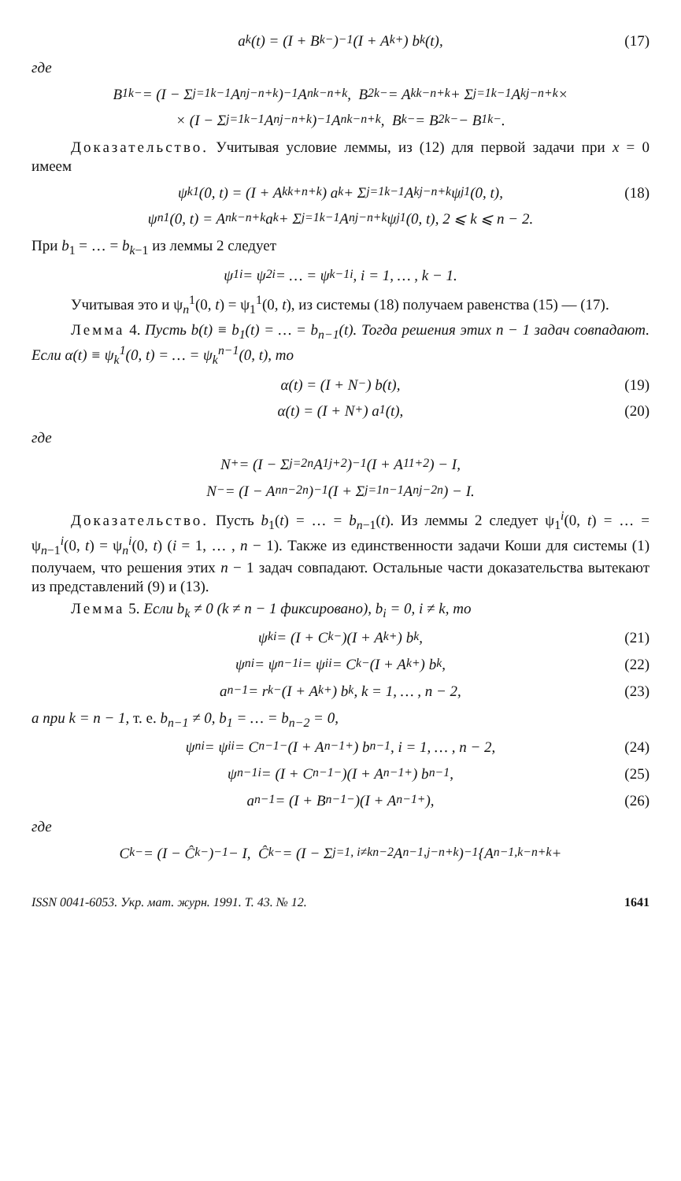a<sub>k</sub>(t) = (I + B<sub>k−</sub>)<sup>−1</sup>(I + A<sub>k+</sub>) b<sub>k</sub>(t), (17)
где
B<sub>1k−</sub> = (I − Σ<sub>j=1</sub><sup>k−1</sup> A<sub>nj−</sub><sup>n+k</sup>)<sup>−1</sup>A<sub>nk−</sub><sup>n+k</sup>, B<sub>2k−</sub> = A<sub>kk−</sub><sup>n+k</sup> + Σ<sub>j=1</sub><sup>k−1</sup> A<sub>kj−</sub><sup>n+k</sup> ×
× (I − Σ<sub>j=1</sub><sup>k−1</sup> A<sub>nj−</sub><sup>n+k</sup>)<sup>−1</sup>A<sub>nk−</sub><sup>n+k</sup>, B<sub>k−</sub> = B<sub>2k−</sub> − B<sub>1k−</sub>.
Доказательство. Учитывая условие леммы, из (12) для первой задачи при x = 0 имеем
ψ<sub>k</sub><sup>1</sup>(0, t) = (I + A<sub>kk+</sub><sup>n+k</sup>) a<sub>k</sub> + Σ<sub>j=1</sub><sup>k−1</sup> A<sub>kj−</sub><sup>n+k</sup>ψ<sub>j</sub><sup>1</sup>(0, t), (18)
ψ<sub>n</sub><sup>1</sup>(0, t) = A<sub>nk−</sub><sup>n+k</sup>a<sub>k</sub> + Σ<sub>j=1</sub><sup>k−1</sup> A<sub>nj−</sub><sup>n+k</sup>ψ<sub>j</sub><sup>1</sup>(0, t), 2 ⩽ k ⩽ n − 2.
При b<sub>1</sub> = … = b<sub>k−1</sub> из леммы 2 следует
ψ<sub>1</sub><sup>i</sup> = ψ<sub>2</sub><sup>i</sup> = … = ψ<sub>k−1</sub><sup>i</sup>, i = 1, … , k − 1.
Учитывая это и ψ<sub>n</sub><sup>1</sup>(0, t) = ψ<sub>1</sub><sup>1</sup>(0, t), из системы (18) получаем равенства (15) — (17).
Лемма 4. Пусть b(t) ≡ b<sub>1</sub>(t) = … = b<sub>n−1</sub>(t). Тогда решения этих n − 1 задач совпадают. Если α(t) ≡ ψ<sub>k</sub><sup>1</sup>(0, t) = … = ψ<sub>k</sub><sup>n−1</sup>(0, t), то
α(t) = (I + N<sub>−</sub>) b(t), (19)
α(t) = (I + N<sub>+</sub>) a<sub>1</sub>(t), (20)
где
N<sub>+</sub> = (I − Σ<sub>j=2</sub><sup>n</sup> A<sub>1j+</sub><sup>2</sup>)<sup>−1</sup>(I + A<sub>11+</sub><sup>2</sup>) − I,
N<sub>−</sub> = (I − A<sub>nn−</sub><sup>2n</sup>)<sup>−1</sup>(I + Σ<sub>j=1</sub><sup>n−1</sup> A<sub>nj−</sub><sup>2n</sup>) − I.
Доказательство. Пусть b<sub>1</sub>(t) = … = b<sub>n−1</sub>(t). Из леммы 2 следует ψ<sub>1</sub><sup>i</sup>(0, t) = … = ψ<sub>n−1</sub><sup>i</sup>(0, t) = ψ<sub>n</sub><sup>i</sup>(0, t) (i = 1, … , n − 1). Также из единственности задачи Коши для системы (1) получаем, что решения этих n − 1 задач совпадают. Остальные части доказательства вытекают из представлений (9) и (13).
Лемма 5. Если b<sub>k</sub> ≠ 0 (k ≠ n − 1 фиксировано), b<sub>i</sub> = 0, i ≠ k, то
ψ<sub>k</sub><sup>i</sup> = (I + C<sub>k−</sub>)(I + A<sub>k+</sub>) b<sub>k</sub>, (21)
ψ<sub>n</sub><sup>i</sup> = ψ<sub>n−1</sub><sup>i</sup> = ψ<sub>i</sub><sup>i</sup> = C<sub>k−</sub>(I + A<sub>k+</sub>) b<sub>k</sub>, (22)
a<sub>n−1</sub> = r<sub>k−</sub>(I + A<sub>k+</sub>) b<sub>k</sub>, k = 1, … , n − 2, (23)
а при k = n − 1, т. е. b<sub>n−1</sub> ≠ 0, b<sub>1</sub> = … = b<sub>n−2</sub> = 0,
ψ<sub>n</sub><sup>i</sup> = ψ<sub>i</sub><sup>i</sup> = C<sub>n−1−</sub>(I + A<sub>n−1+</sub>) b<sub>n−1</sub>, i = 1, … , n − 2, (24)
ψ<sub>n−1</sub><sup>i</sup> = (I + C<sub>n−1−</sub>)(I + A<sub>n−1+</sub>) b<sub>n−1</sub>, (25)
a<sub>n−1</sub> = (I + B<sub>n−1−</sub>)(I + A<sub>n−1+</sub>), (26)
где
C<sub>k−</sub> = (I − Ĉ<sub>k−</sub>)<sup>−1</sup> − I, Ĉ<sub>k−</sub> = (I − Σ<sub>j=1, i≠k</sub><sup>n−2</sup> A<sub>n−1,j−</sub><sup>n+k</sup>)<sup>−1</sup>{A<sub>n−1,k−</sub><sup>n+k</sup> +
ISSN 0041-6053. Укр. мат. журн. 1991. Т. 43. № 12. 1641